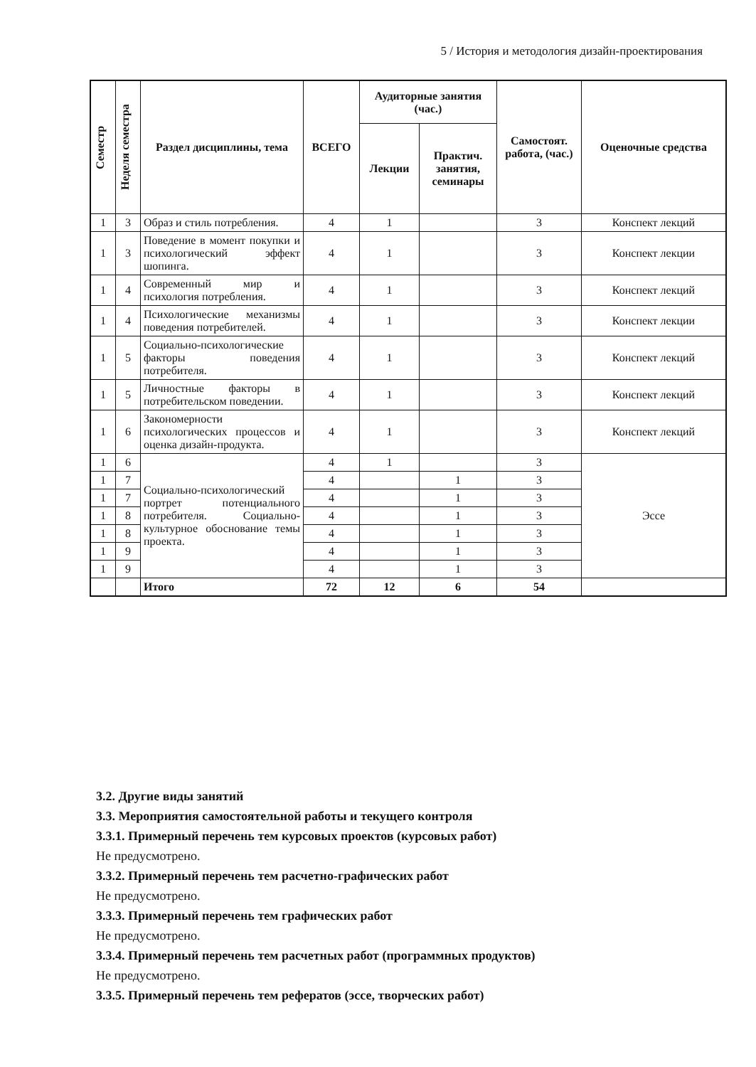5 / История и методология дизайн-проектирования
| Семестр | Неделя семестра | Раздел дисциплины, тема | ВСЕГО | Аудиторные занятия (час.) | | Самостоят. работа, (час.) | Оценочные средства |
| --- | --- | --- | --- | --- | --- | --- | --- |
| | | | | Лекции | Практич. занятия, семинары | | |
| 1 | 3 | Образ и стиль потребления. | 4 | 1 | | 3 | Конспект лекций |
| 1 | 3 | Поведение в момент покупки и психологический эффект шопинга. | 4 | 1 | | 3 | Конспект лекции |
| 1 | 4 | Современный мир и психология потребления. | 4 | 1 | | 3 | Конспект лекций |
| 1 | 4 | Психологические механизмы поведения потребителей. | 4 | 1 | | 3 | Конспект лекции |
| 1 | 5 | Социально-психологические факторы поведения потребителя. | 4 | 1 | | 3 | Конспект лекций |
| 1 | 5 | Личностные факторы в потребительском поведении. | 4 | 1 | | 3 | Конспект лекций |
| 1 | 6 | Закономерности психологических процессов и оценка дизайн-продукта. | 4 | 1 | | 3 | Конспект лекций |
| 1 | 6 | Социально-психологический портрет потенциального потребителя. Социально-культурное обоснование темы проекта. | 4 | 1 | | 3 | Эссе |
| 1 | 7 | | 4 | | 1 | 3 | |
| 1 | 7 | | 4 | | 1 | 3 | |
| 1 | 8 | | 4 | | 1 | 3 | |
| 1 | 8 | | 4 | | 1 | 3 | |
| 1 | 9 | | 4 | | 1 | 3 | |
| 1 | 9 | | 4 | | 1 | 3 | |
| | | Итого | 72 | 12 | 6 | 54 | |
3.2. Другие виды занятий
3.3. Мероприятия самостоятельной работы и текущего контроля
3.3.1. Примерный перечень тем курсовых проектов (курсовых работ)
Не предусмотрено.
3.3.2. Примерный перечень тем расчетно-графических работ
Не предусмотрено.
3.3.3. Примерный перечень тем графических работ
Не предусмотрено.
3.3.4. Примерный перечень тем расчетных работ (программных продуктов)
Не предусмотрено.
3.3.5. Примерный перечень тем рефератов (эссе, творческих работ)